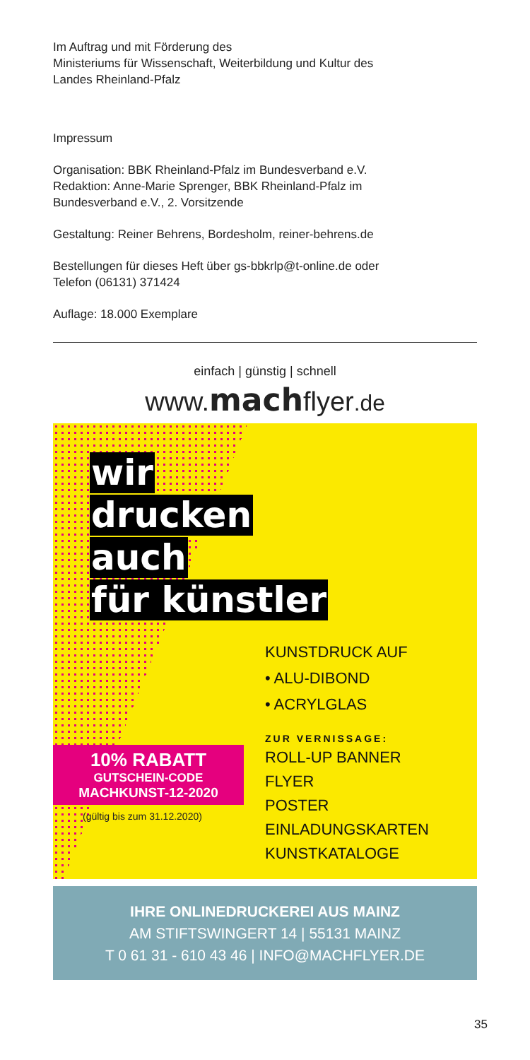Im Auftrag und mit Förderung des
Ministeriums für Wissenschaft, Weiterbildung und Kultur des
Landes Rheinland-Pfalz
Impressum
Organisation: BBK Rheinland-Pfalz im Bundesverband e.V.
Redaktion: Anne-Marie Sprenger, BBK Rheinland-Pfalz im
Bundesverband e.V., 2. Vorsitzende
Gestaltung: Reiner Behrens, Bordesholm, reiner-behrens.de
Bestellungen für dieses Heft über gs-bbkrlp@t-online.de oder
Telefon (06131) 371424
Auflage: 18.000 Exemplare
einfach | günstig | schnell
www.machflyer.de
wir
drucken
auch
für künstler
KUNSTDRUCK AUF
• ALU-DIBOND
• ACRYLGLAS
ZUR VERNISSAGE:
ROLL-UP BANNER
FLYER
POSTER
EINLADUNGSKARTEN
KUNSTKATALOGE
10% RABATT
GUTSCHEIN-CODE
MACHKUNST-12-2020
(gültig bis zum 31.12.2020)
IHRE ONLINEDRUCKEREI AUS MAINZ
AM STIFTSWINGERT 14 | 55131 MAINZ
T 0 61 31 - 610 43 46 | INFO@MACHFLYER.DE
35